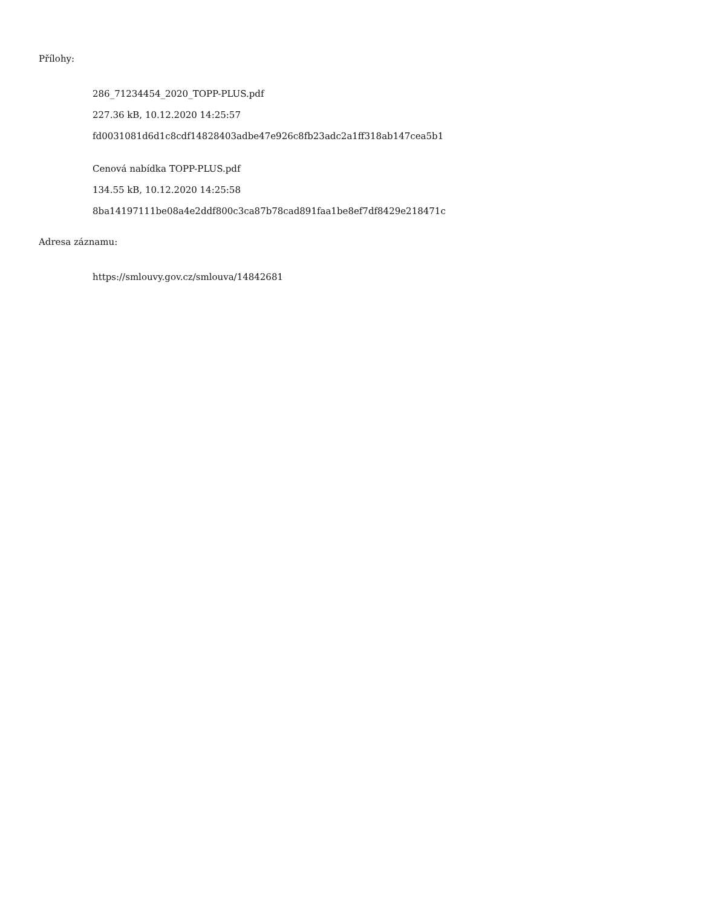Přílohy:
286_71234454_2020_TOPP-PLUS.pdf
227.36 kB, 10.12.2020 14:25:57
fd0031081d6d1c8cdf14828403adbe47e926c8fb23adc2a1ff318ab147cea5b1
Cenová nabídka TOPP-PLUS.pdf
134.55 kB, 10.12.2020 14:25:58
8ba14197111be08a4e2ddf800c3ca87b78cad891faa1be8ef7df8429e218471c
Adresa záznamu:
https://smlouvy.gov.cz/smlouva/14842681